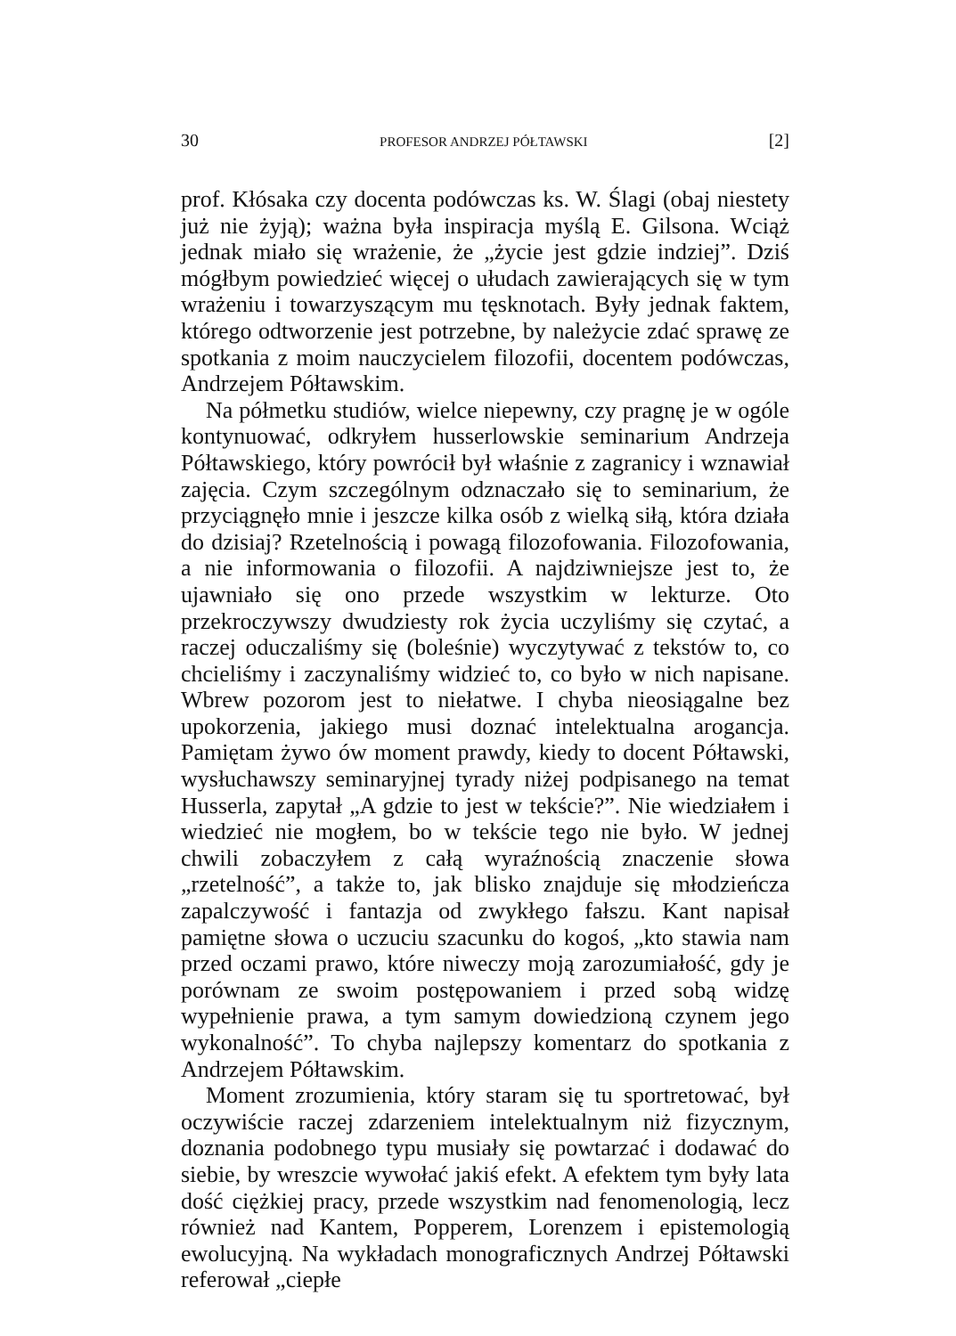30 PROFESOR ANDRZEJ PÓŁTAWSKI [2]
prof. Kłósaka czy docenta podówczas ks. W. Ślagi (obaj niestety już nie żyją); ważna była inspiracja myślą E. Gilsona. Wciąż jednak miało się wrażenie, że „życie jest gdzie indziej”. Dziś mógłbym powiedzieć więcej o ułudach zawierających się w tym wrażeniu i towarzyszącym mu tęsknotach. Były jednak faktem, którego odtworzenie jest potrzebne, by należycie zdać sprawę ze spotkania z moim nauczycielem filozofii, docentem podówczas, Andrzejem Półtawskim.
Na półmetku studiów, wielce niepewny, czy pragnę je w ogóle kontynuować, odkryłem husserlowskie seminarium Andrzeja Półtawskiego, który powrócił był właśnie z zagranicy i wznawiał zajęcia. Czym szczególnym odznaczało się to seminarium, że przyciągnęło mnie i jeszcze kilka osób z wielką siłą, która działa do dzisiaj? Rzetelnością i powagą filozofowania. Filozofowania, a nie informowania o filozofii. A najdziwniejsze jest to, że ujawniało się ono przede wszystkim w lekturze. Oto przekroczywszy dwudziesty rok życia uczyliśmy się czytać, a raczej oduczaliśmy się (boleśnie) wyczytywać z tekstów to, co chcieliśmy i zaczynaliśmy widzieć to, co było w nich napisane. Wbrew pozorom jest to niełatwe. I chyba nieosiągalne bez upokorzenia, jakiego musi doznać intelektualna arogancja. Pamiętam żywo ów moment prawdy, kiedy to docent Półtawski, wysłuchawszy seminaryjnej tyrady niżej podpisanego na temat Husserla, zapytał „A gdzie to jest w tekście?”. Nie wiedziałem i wiedzieć nie mogłem, bo w tekście tego nie było. W jednej chwili zobaczyłem z całą wyraźnością znaczenie słowa „rzetelność”, a także to, jak blisko znajduje się młodzieńcza zapalczywość i fantazja od zwykłego fałszu. Kant napisał pamiętne słowa o uczuciu szacunku do kogoś, „kto stawia nam przed oczami prawo, które niweczy moją zarozumiałość, gdy je porównam ze swoim postępowaniem i przed sobą widzę wypełnienie prawa, a tym samym dowiedzioną czynem jego wykonalność”. To chyba najlepszy komentarz do spotkania z Andrzejem Półtawskim.
Moment zrozumienia, który staram się tu sportretować, był oczywiście raczej zdarzeniem intelektualnym niż fizycznym, doznania podobnego typu musiały się powtarzać i dodawać do siebie, by wreszcie wywołać jakiś efekt. A efektem tym były lata dość ciężkiej pracy, przede wszystkim nad fenomenologią, lecz również nad Kantem, Popperem, Lorenzem i epistemologią ewolucyjną. Na wykładach monograficznych Andrzej Półtawski referował „ciepłe